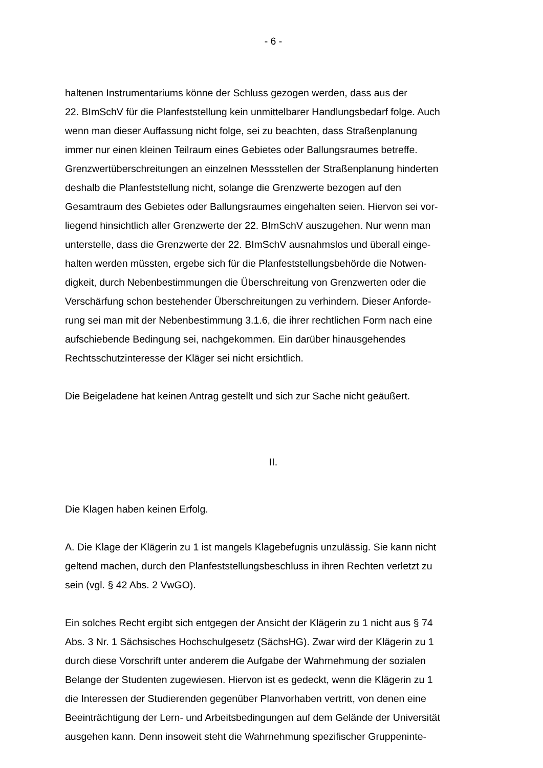- 6 -
haltenen Instrumentariums könne der Schluss gezogen werden, dass aus der
22. BImSchV für die Planfeststellung kein unmittelbarer Handlungsbedarf folge. Auch
wenn man dieser Auffassung nicht folge, sei zu beachten, dass Straßenplanung
immer nur einen kleinen Teilraum eines Gebietes oder Ballungsraumes betreffe.
Grenzwertüberschreitungen an einzelnen Messstellen der Straßenplanung hinderten
deshalb die Planfeststellung nicht, solange die Grenzwerte bezogen auf den
Gesamtraum des Gebietes oder Ballungsraumes eingehalten seien. Hiervon sei vor-
liegend hinsichtlich aller Grenzwerte der 22. BImSchV auszugehen. Nur wenn man
unterstelle, dass die Grenzwerte der 22. BImSchV ausnahmslos und überall einge-
halten werden müssten, ergebe sich für die Planfeststellungsbehörde die Notwen-
digkeit, durch Nebenbestimmungen die Überschreitung von Grenzwerten oder die
Verschärfung schon bestehender Überschreitungen zu verhindern. Dieser Anforde-
rung sei man mit der Nebenbestimmung 3.1.6, die ihrer rechtlichen Form nach eine
aufschiebende Bedingung sei, nachgekommen. Ein darüber hinausgehendes
Rechtsschutzinteresse der Kläger sei nicht ersichtlich.
Die Beigeladene hat keinen Antrag gestellt und sich zur Sache nicht geäußert.
II.
Die Klagen haben keinen Erfolg.
A. Die Klage der Klägerin zu 1 ist mangels Klagebefugnis unzulässig. Sie kann nicht
geltend machen, durch den Planfeststellungsbeschluss in ihren Rechten verletzt zu
sein (vgl. § 42 Abs. 2 VwGO).
Ein solches Recht ergibt sich entgegen der Ansicht der Klägerin zu 1 nicht aus § 74
Abs. 3 Nr. 1 Sächsisches Hochschulgesetz (SächsHG). Zwar wird der Klägerin zu 1
durch diese Vorschrift unter anderem die Aufgabe der Wahrnehmung der sozialen
Belange der Studenten zugewiesen. Hiervon ist es gedeckt, wenn die Klägerin zu 1
die Interessen der Studierenden gegenüber Planvorhaben vertritt, von denen eine
Beeinträchtigung der Lern- und Arbeitsbedingungen auf dem Gelände der Universität
ausgehen kann. Denn insoweit steht die Wahrnehmung spezifischer Gruppeninte-